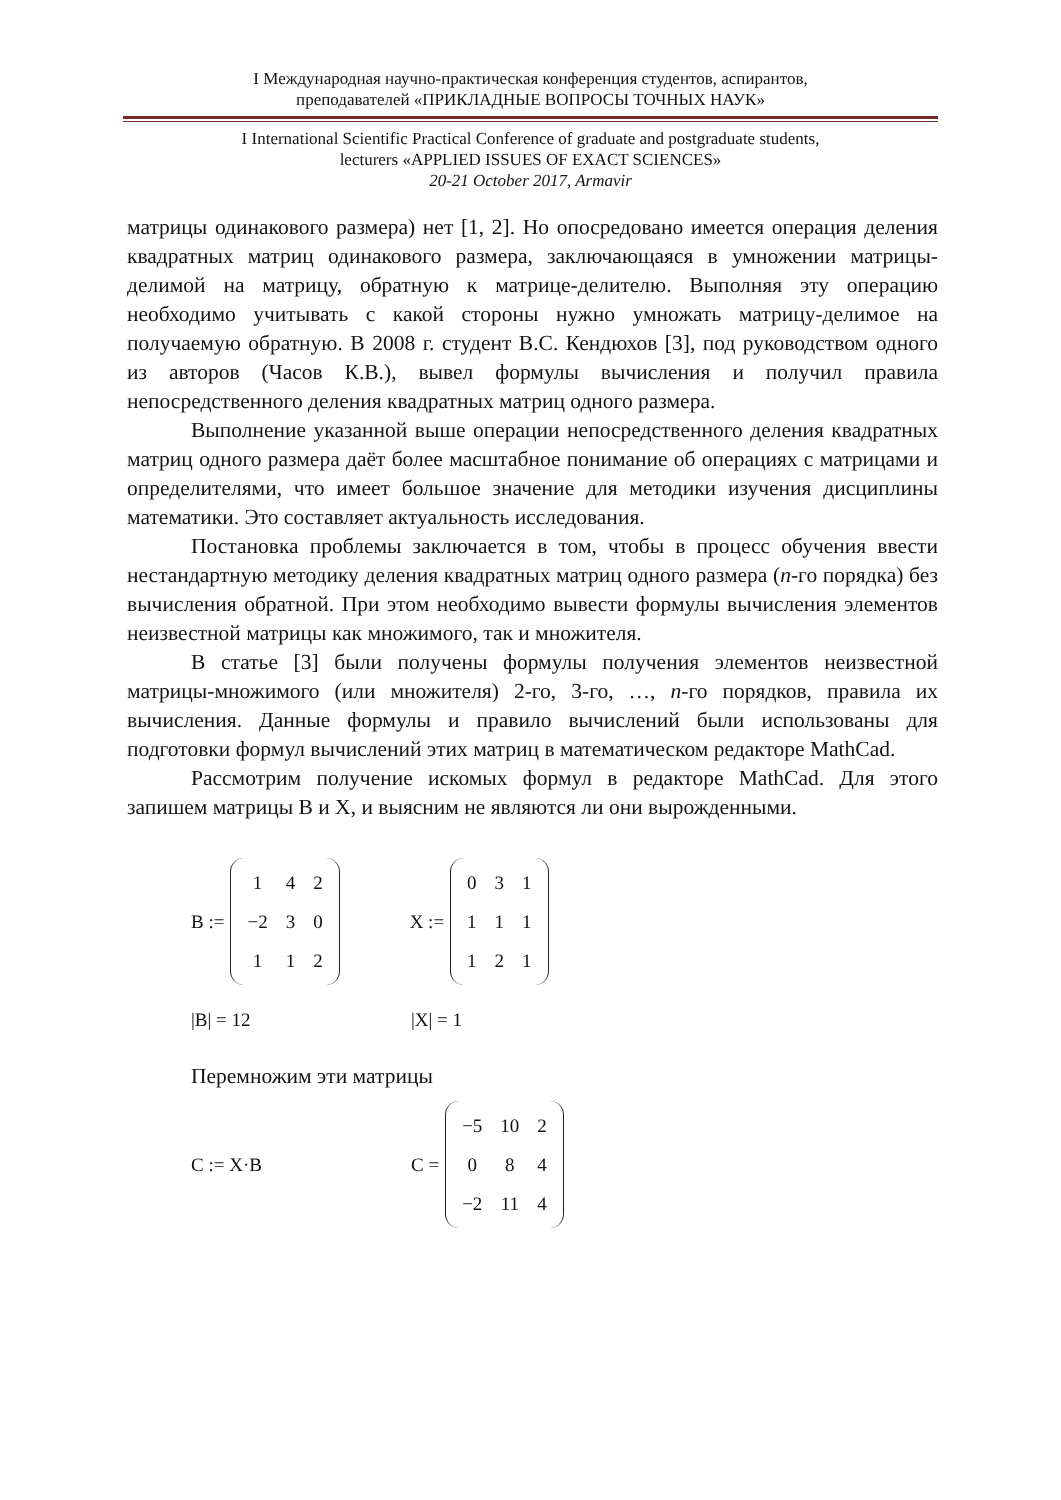I Международная научно-практическая конференция студентов, аспирантов,
преподавателей «ПРИКЛАДНЫЕ ВОПРОСЫ ТОЧНЫХ НАУК»
I International Scientific Practical Conference of graduate and postgraduate students,
lecturers «APPLIED ISSUES OF EXACT SCIENCES»
20-21 October 2017, Armavir
матрицы одинакового размера) нет [1, 2]. Но опосредовано имеется операция деления квадратных матриц одинакового размера, заключающаяся в умножении матрицы-делимой на матрицу, обратную к матрице-делителю. Выполняя эту операцию необходимо учитывать с какой стороны нужно умножать матрицу-делимое на получаемую обратную. В 2008 г. студент В.С. Кендюхов [3], под руководством одного из авторов (Часов К.В.), вывел формулы вычисления и получил правила непосредственного деления квадратных матриц одного размера.
Выполнение указанной выше операции непосредственного деления квадратных матриц одного размера даёт более масштабное понимание об операциях с матрицами и определителями, что имеет большое значение для методики изучения дисциплины математики. Это составляет актуальность исследования.
Постановка проблемы заключается в том, чтобы в процесс обучения ввести нестандартную методику деления квадратных матриц одного размера (n-го порядка) без вычисления обратной. При этом необходимо вывести формулы вычисления элементов неизвестной матрицы как множимого, так и множителя.
В статье [3] были получены формулы получения элементов неизвестной матрицы-множимого (или множителя) 2-го, 3-го, …, n-го порядков, правила их вычисления. Данные формулы и правило вычислений были использованы для подготовки формул вычислений этих матриц в математическом редакторе MathCad.
Рассмотрим получение искомых формул в редакторе MathCad. Для этого запишем матрицы B и X, и выясним не являются ли они вырожденными.
B :=
| 1 | 4 | 2 |
| −2 | 3 | 0 |
| 1 | 1 | 2 |
X :=
| 0 | 3 | 1 |
| 1 | 1 | 1 |
| 1 | 2 | 1 |
|B| = 12 |X| = 1
Перемножим эти матрицы
C := X·B C =
| −5 | 10 | 2 |
| 0 | 8 | 4 |
| −2 | 11 | 4 |